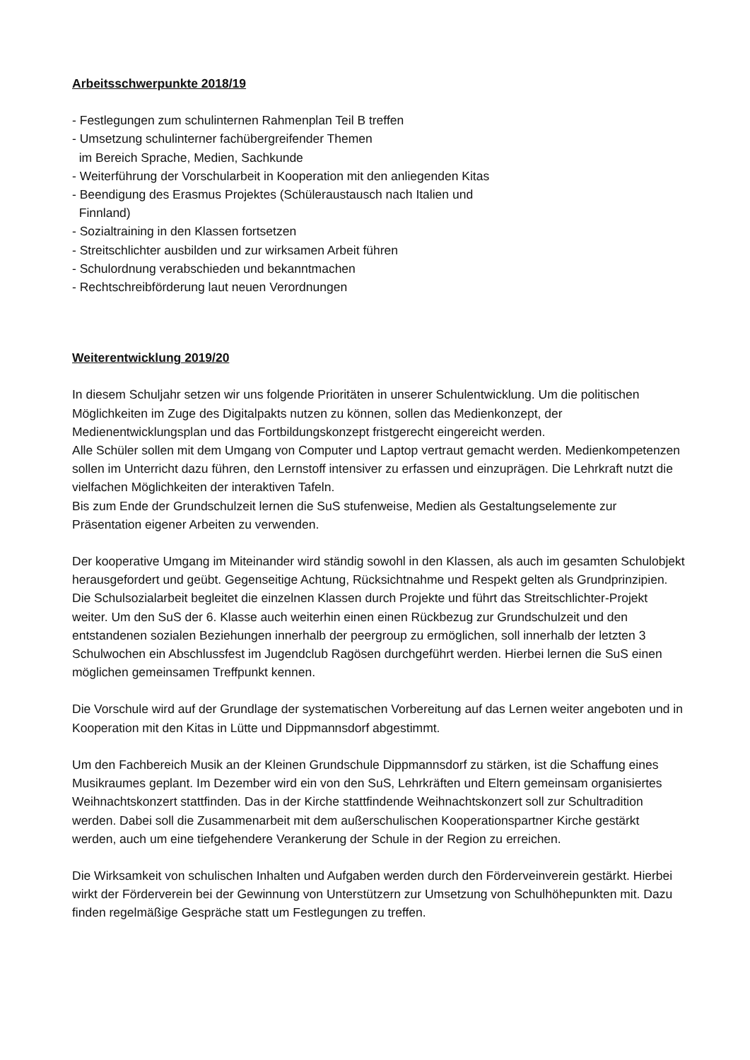Arbeitsschwerpunkte 2018/19
- Festlegungen zum schulinternen Rahmenplan Teil B treffen
- Umsetzung schulinterner fachübergreifender Themen
im Bereich Sprache, Medien, Sachkunde
- Weiterführung der Vorschularbeit in Kooperation mit den anliegenden Kitas
- Beendigung des Erasmus Projektes (Schüleraustausch nach Italien und
Finnland)
- Sozialtraining in den Klassen fortsetzen
- Streitschlichter ausbilden und zur wirksamen Arbeit führen
- Schulordnung verabschieden und bekanntmachen
- Rechtschreibförderung laut neuen Verordnungen
Weiterentwicklung 2019/20
In diesem Schuljahr setzen wir uns folgende Prioritäten in unserer Schulentwicklung. Um die politischen Möglichkeiten im Zuge des Digitalpakts nutzen zu können, sollen das Medienkonzept, der Medienentwicklungsplan und das Fortbildungskonzept fristgerecht eingereicht werden.
Alle Schüler sollen mit dem Umgang von Computer und Laptop vertraut gemacht werden. Medienkompetenzen sollen im Unterricht dazu führen, den Lernstoff intensiver zu erfassen und einzuprägen. Die Lehrkraft nutzt die vielfachen Möglichkeiten der interaktiven Tafeln.
Bis zum Ende der Grundschulzeit lernen die SuS stufenweise, Medien als Gestaltungselemente zur Präsentation eigener Arbeiten zu verwenden.
Der kooperative Umgang im Miteinander wird ständig sowohl in den Klassen, als auch im gesamten Schulobjekt herausgefordert und geübt. Gegenseitige Achtung, Rücksichtnahme und Respekt gelten als Grundprinzipien. Die Schulsozialarbeit begleitet die einzelnen Klassen durch Projekte und führt das Streitschlichter-Projekt weiter. Um den SuS der 6. Klasse auch weiterhin einen einen Rückbezug zur Grundschulzeit und den entstandenen sozialen Beziehungen innerhalb der peergroup zu ermöglichen, soll innerhalb der letzten 3 Schulwochen ein Abschlussfest im Jugendclub Ragösen durchgeführt werden. Hierbei lernen die SuS einen möglichen gemeinsamen Treffpunkt kennen.
Die Vorschule wird auf der Grundlage der systematischen Vorbereitung auf das Lernen weiter angeboten und in Kooperation mit den Kitas in Lütte und Dippmannsdorf abgestimmt.
Um den Fachbereich Musik an der Kleinen Grundschule Dippmannsdorf zu stärken, ist die Schaffung eines Musikraumes geplant. Im Dezember wird ein von den SuS, Lehrkräften und Eltern gemeinsam organisiertes Weihnachtskonzert stattfinden. Das in der Kirche stattfindende Weihnachtskonzert soll zur Schultradition werden. Dabei soll die Zusammenarbeit mit dem außerschulischen Kooperationspartner Kirche gestärkt werden, auch um eine tiefgehendere Verankerung der Schule in der Region zu erreichen.
Die Wirksamkeit von schulischen Inhalten und Aufgaben werden durch den Förderveinverein gestärkt. Hierbei wirkt der Förderverein bei der Gewinnung von Unterstützern zur Umsetzung von Schulhöhepunkten mit. Dazu finden regelmäßige Gespräche statt um Festlegungen zu treffen.